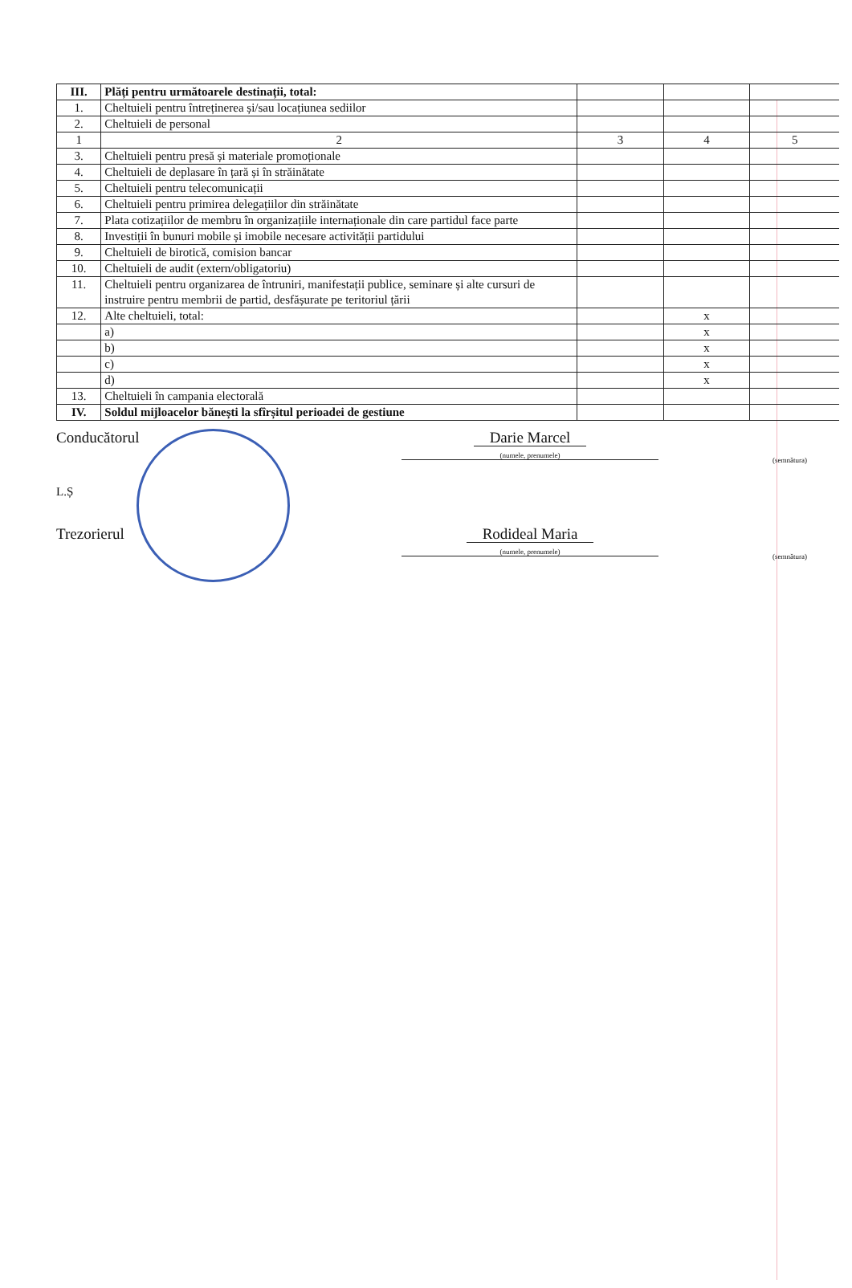| III. | Plăți pentru următoarele destinații, total: | | | |
| 1. | Cheltuieli pentru întreținerea și/sau locațiunea sediilor | | | |
| 2. | Cheltuieli de personal | | | |
| 1 | 2 | 3 | 4 | 5 |
| 3. | Cheltuieli pentru presă și materiale promoționale | | | |
| 4. | Cheltuieli de deplasare în țară și în străinătate | | | |
| 5. | Cheltuieli pentru telecomunicații | | | |
| 6. | Cheltuieli pentru primirea delegațiilor din străinătate | | | |
| 7. | Plata cotizațiilor de membru în organizațiile internaționale din care partidul face parte | | | |
| 8. | Investiții în bunuri mobile și imobile necesare activității partidului | | | |
| 9. | Cheltuieli de birotică, comision bancar | | | |
| 10. | Cheltuieli de audit (extern/obligatoriu) | | | |
| 11. | Cheltuieli pentru organizarea de întruniri, manifestații publice, seminare și alte cursuri de instruire pentru membrii de partid, desfășurate pe teritoriul țării | | | |
| 12. | Alte cheltuieli, total: | | x | |
| | a) | | x | |
| | b) | | x | |
| | c) | | x | |
| | d) | | x | |
| 13. | Cheltuieli în campania electorală | | | |
| IV. | Soldul mijloacelor bănești la sfîrșitul perioadei de gestiune | | | |
Conducătorul Darie Marcel
(numele, prenumele)
(semnătura)
L.Ș
Trezorierul Rodideal Maria
(numele, prenumele)
(semnătura)